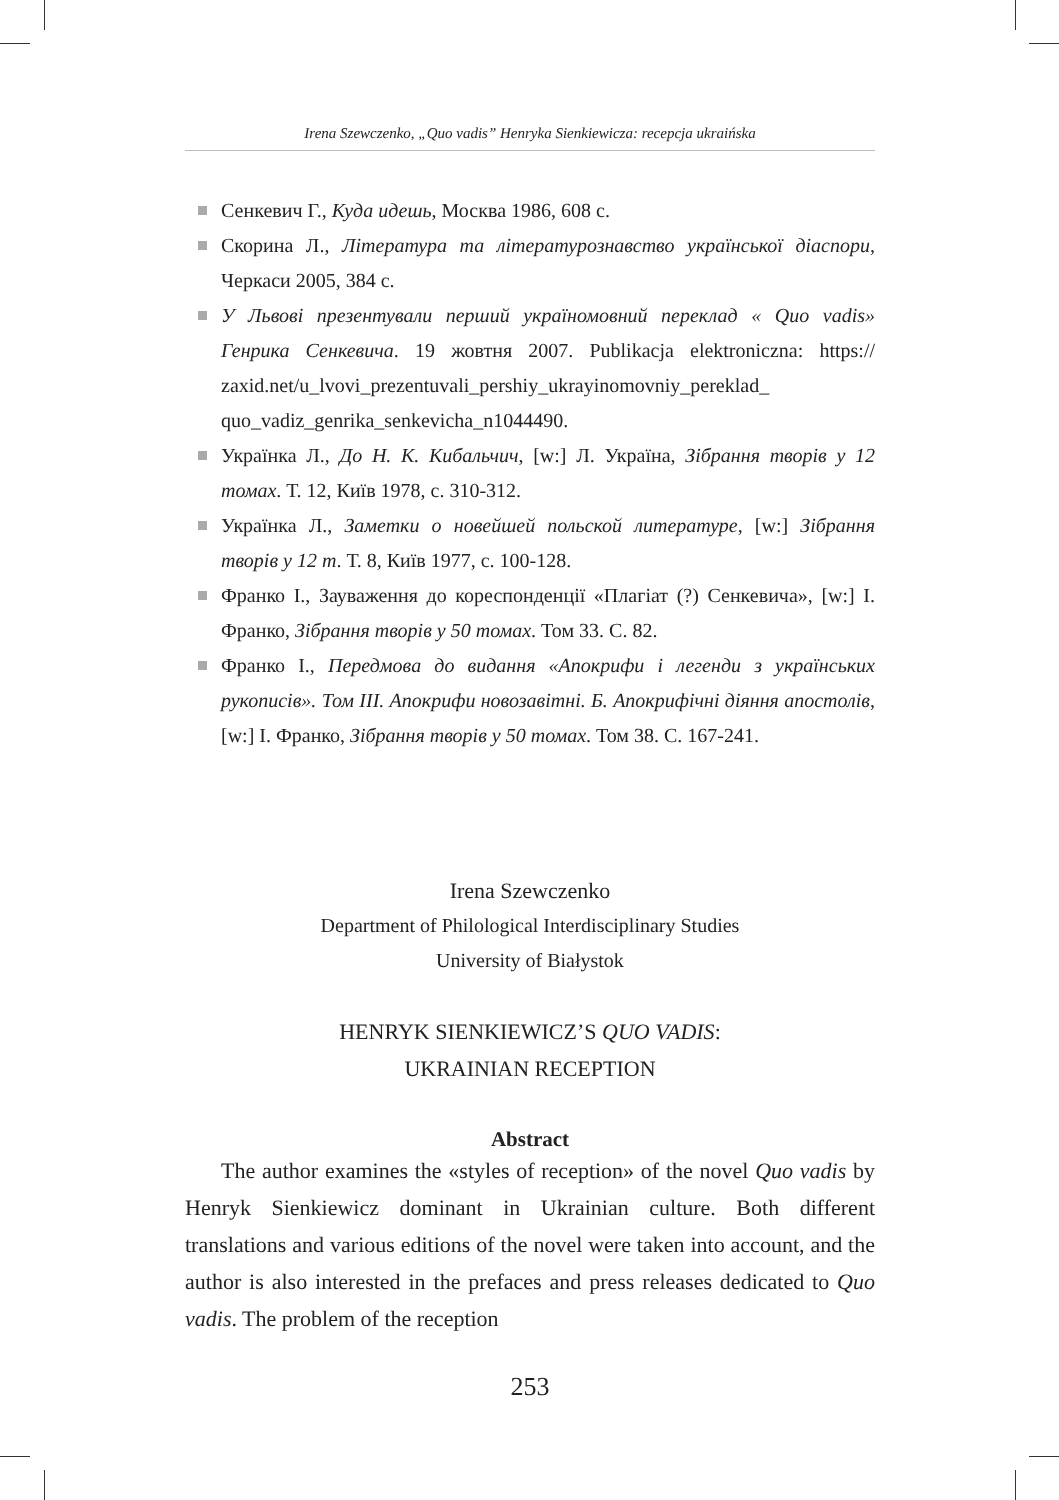Irena Szewczenko, „Quo vadis” Henryka Sienkiewicza: recepcja ukraińska
Сенкевич Г., Куда идешь, Москва 1986, 608 с.
Скорина Л., Література та літературознавство української діаспори, Черкаси 2005, 384 с.
У Львові презентували перший україномовний переклад « Quo vadis» Генрика Сенкевича. 19 жовтня 2007. Publikacja elektroniczna: https:// zaxid.net/u_lvovi_prezentuvali_pershiy_ukrayinomovniy_pereklad_ quo_vadiz_genrika_senkevicha_n1044490.
Українка Л., До Н. К. Кибальчич, [w:] Л. Україна, Зібрання творів у 12 томах. Т. 12, Київ 1978, с. 310-312.
Українка Л., Заметки о новейшей польской литературе, [w:] Зібрання творів у 12 т. Т. 8, Київ 1977, с. 100-128.
Франко І., Зауваження до кореспонденції «Плагіат (?) Сенкевича», [w:] І. Франко, Зібрання творів у 50 томах. Том 33. С. 82.
Франко І., Передмова до видання «Апокрифи і легенди з українських рукописів». Том ІІІ. Апокрифи новозавітні. Б. Апокрифічні діяння апостолів, [w:] І. Франко, Зібрання творів у 50 томах. Том 38. С. 167-241.
Irena Szewczenko
Department of Philological Interdisciplinary Studies
University of Białystok
HENRYK SIENKIEWICZ’S QUO VADIS:
UKRAINIAN RECEPTION
Abstract
The author examines the «styles of reception» of the novel Quo vadis by Henryk Sienkiewicz dominant in Ukrainian culture. Both different translations and various editions of the novel were taken into account, and the author is also interested in the prefaces and press releases dedicated to Quo vadis. The problem of the reception
253